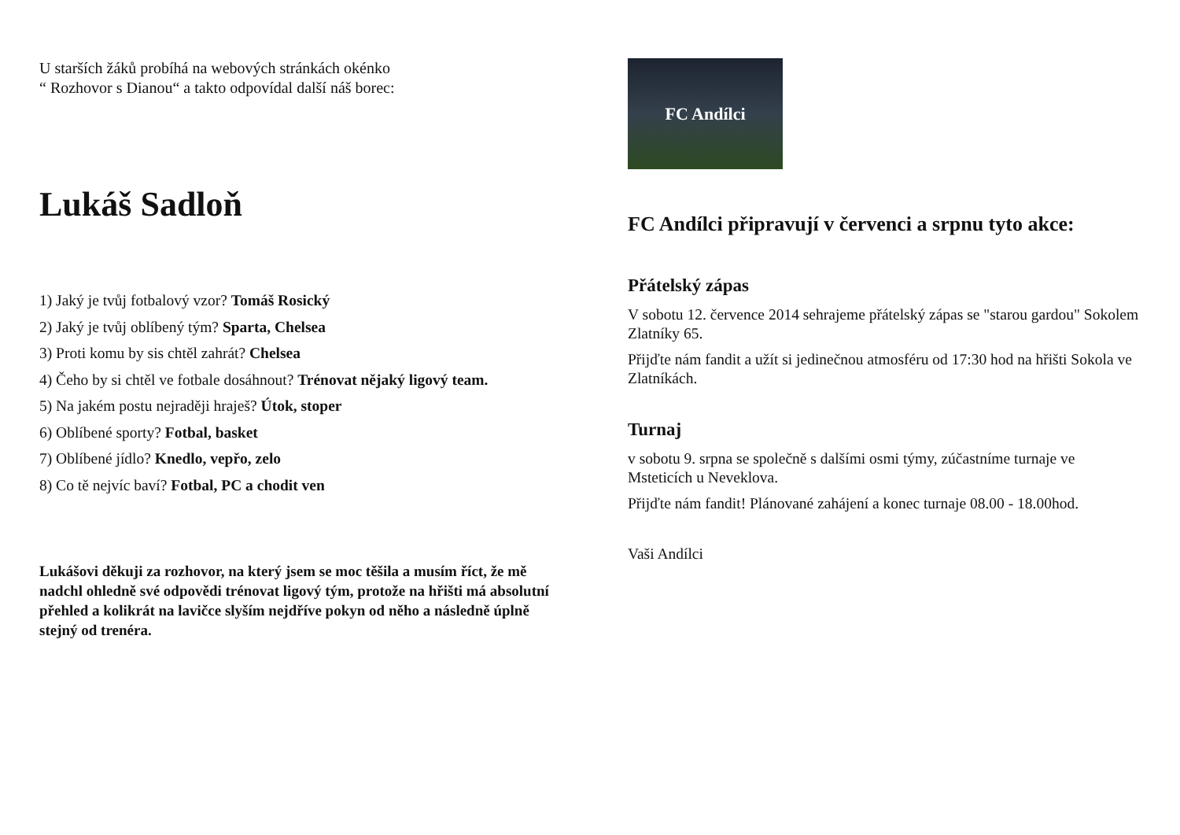U starších žáků probíhá na webových stránkách okénko
“ Rozhovor s Dianou“ a takto odpovídal další náš borec:
Lukáš Sadloň
1) Jaký je tvůj fotbalový vzor? Tomáš Rosický
2) Jaký je tvůj oblíbený tým? Sparta, Chelsea
3) Proti komu by sis chtěl zahrát? Chelsea
4) Čeho by si chtěl ve fotbale dosáhnout? Trénovat nějaký ligový team.
5) Na jakém postu nejraději hraješ? Útok, stoper
6) Oblíbené sporty? Fotbal, basket
7) Oblíbené jídlo? Knedlo, vepřo, zelo
8) Co tě nejvíc baví? Fotbal, PC a chodit ven
Lukášovi děkuji za rozhovor, na který jsem se moc těšila a musím říct, že mě nadchl ohledně své odpovědi trénovat ligový tým, protože na hřišti má absolutní přehled a kolikrát na lavičce slyším nejdříve pokyn od něho a následně úplně stejný od trenéra.
FC Andílci
FC Andílci připravují v červenci a srpnu tyto akce:
Přátelský zápas
V sobotu 12. července 2014 sehrajeme přátelský zápas se "starou gardou" Sokolem Zlatníky 65.
Přijďte nám fandit a užít si jedinečnou atmosféru od 17:30 hod na hřišti Sokola ve Zlatníkách.
Turnaj
v sobotu 9. srpna se společně s dalšími osmi týmy, zúčastníme turnaje ve Msteticích u Neveklova.
Přijďte nám fandit! Plánované zahájení a konec turnaje 08.00 - 18.00hod.
Vaši Andílci